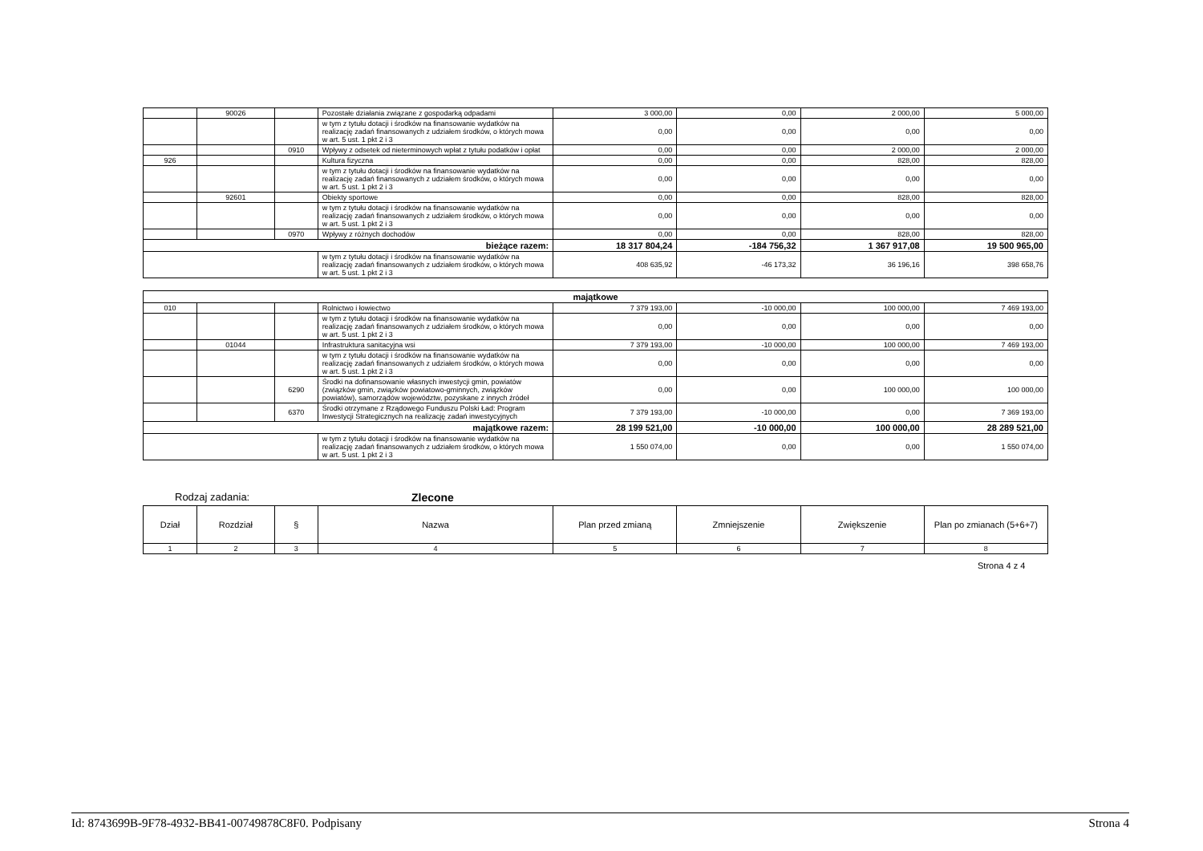| | 90026 | | Pozostałe działania związane z gospodarką odpadami | 3 000,00 | 0,00 | 2 000,00 | 5 000,00 |
| | | | w tym z tytułu dotacji i środków na finansowanie wydatków na realizację zadań finansowanych z udziałem środków, o których mowa w art. 5 ust. 1 pkt 2 i 3 | 0,00 | 0,00 | 0,00 | 0,00 |
| | | 0910 | Wpływy z odsetek od nieterminowych wpłat z tytułu podatków i opłat | 0,00 | 0,00 | 2 000,00 | 2 000,00 |
| 926 | | | Kultura fizyczna | 0,00 | 0,00 | 828,00 | 828,00 |
| | | | w tym z tytułu dotacji i środków na finansowanie wydatków na realizację zadań finansowanych z udziałem środków, o których mowa w art. 5 ust. 1 pkt 2 i 3 | 0,00 | 0,00 | 0,00 | 0,00 |
| | 92601 | | Obiekty sportowe | 0,00 | 0,00 | 828,00 | 828,00 |
| | | | w tym z tytułu dotacji i środków na finansowanie wydatków na realizację zadań finansowanych z udziałem środków, o których mowa w art. 5 ust. 1 pkt 2 i 3 | 0,00 | 0,00 | 0,00 | 0,00 |
| | | 0970 | Wpływy z różnych dochodów | 0,00 | 0,00 | 828,00 | 828,00 |
| bieżące razem: | | | | 18 317 804,24 | -184 756,32 | 1 367 917,08 | 19 500 965,00 |
| | | | w tym z tytułu dotacji i środków na finansowanie wydatków na realizację zadań finansowanych z udziałem środków, o których mowa w art. 5 ust. 1 pkt 2 i 3 | 408 635,92 | -46 173,32 | 36 196,16 | 398 658,76 |
| majątkowe | | | | | | | |
| 010 | | | Rolnictwo i łowiectwo | 7 379 193,00 | -10 000,00 | 100 000,00 | 7 469 193,00 |
| | | | w tym z tytułu dotacji i środków na finansowanie wydatków na realizację zadań finansowanych z udziałem środków, o których mowa w art. 5 ust. 1 pkt 2 i 3 | 0,00 | 0,00 | 0,00 | 0,00 |
| | 01044 | | Infrastruktura sanitacyjna wsi | 7 379 193,00 | -10 000,00 | 100 000,00 | 7 469 193,00 |
| | | | w tym z tytułu dotacji i środków na finansowanie wydatków na realizację zadań finansowanych z udziałem środków, o których mowa w art. 5 ust. 1 pkt 2 i 3 | 0,00 | 0,00 | 0,00 | 0,00 |
| | | 6290 | Środki na dofinansowanie własnych inwestycji gmin, powiatów (związków gmin, związków powiatowo-gminnych, związków powiatów), samorządów województw, pozyskane z innych źródeł | 0,00 | 0,00 | 100 000,00 | 100 000,00 |
| | | 6370 | Środki otrzymane z Rządowego Funduszu Polski Ład: Program Inwestycji Strategicznych na realizację zadań inwestycyjnych | 7 379 193,00 | -10 000,00 | 0,00 | 7 369 193,00 |
| majątkowe razem: | | | | 28 199 521,00 | -10 000,00 | 100 000,00 | 28 289 521,00 |
| | | | w tym z tytułu dotacji i środków na finansowanie wydatków na realizację zadań finansowanych z udziałem środków, o których mowa w art. 5 ust. 1 pkt 2 i 3 | 1 550 074,00 | 0,00 | 0,00 | 1 550 074,00 |
Rodzaj zadania: Zlecone
| Dział | Rozdział | § | Nazwa | Plan przed zmianą | Zmniejszenie | Zwiększenie | Plan po zmianach (5+6+7) |
| --- | --- | --- | --- | --- | --- | --- | --- |
| 1 | 2 | 3 | 4 | 5 | 6 | 7 | 8 |
Strona 4 z 4
Id: 8743699B-9F78-4932-BB41-00749878C8F0. Podpisany Strona 4